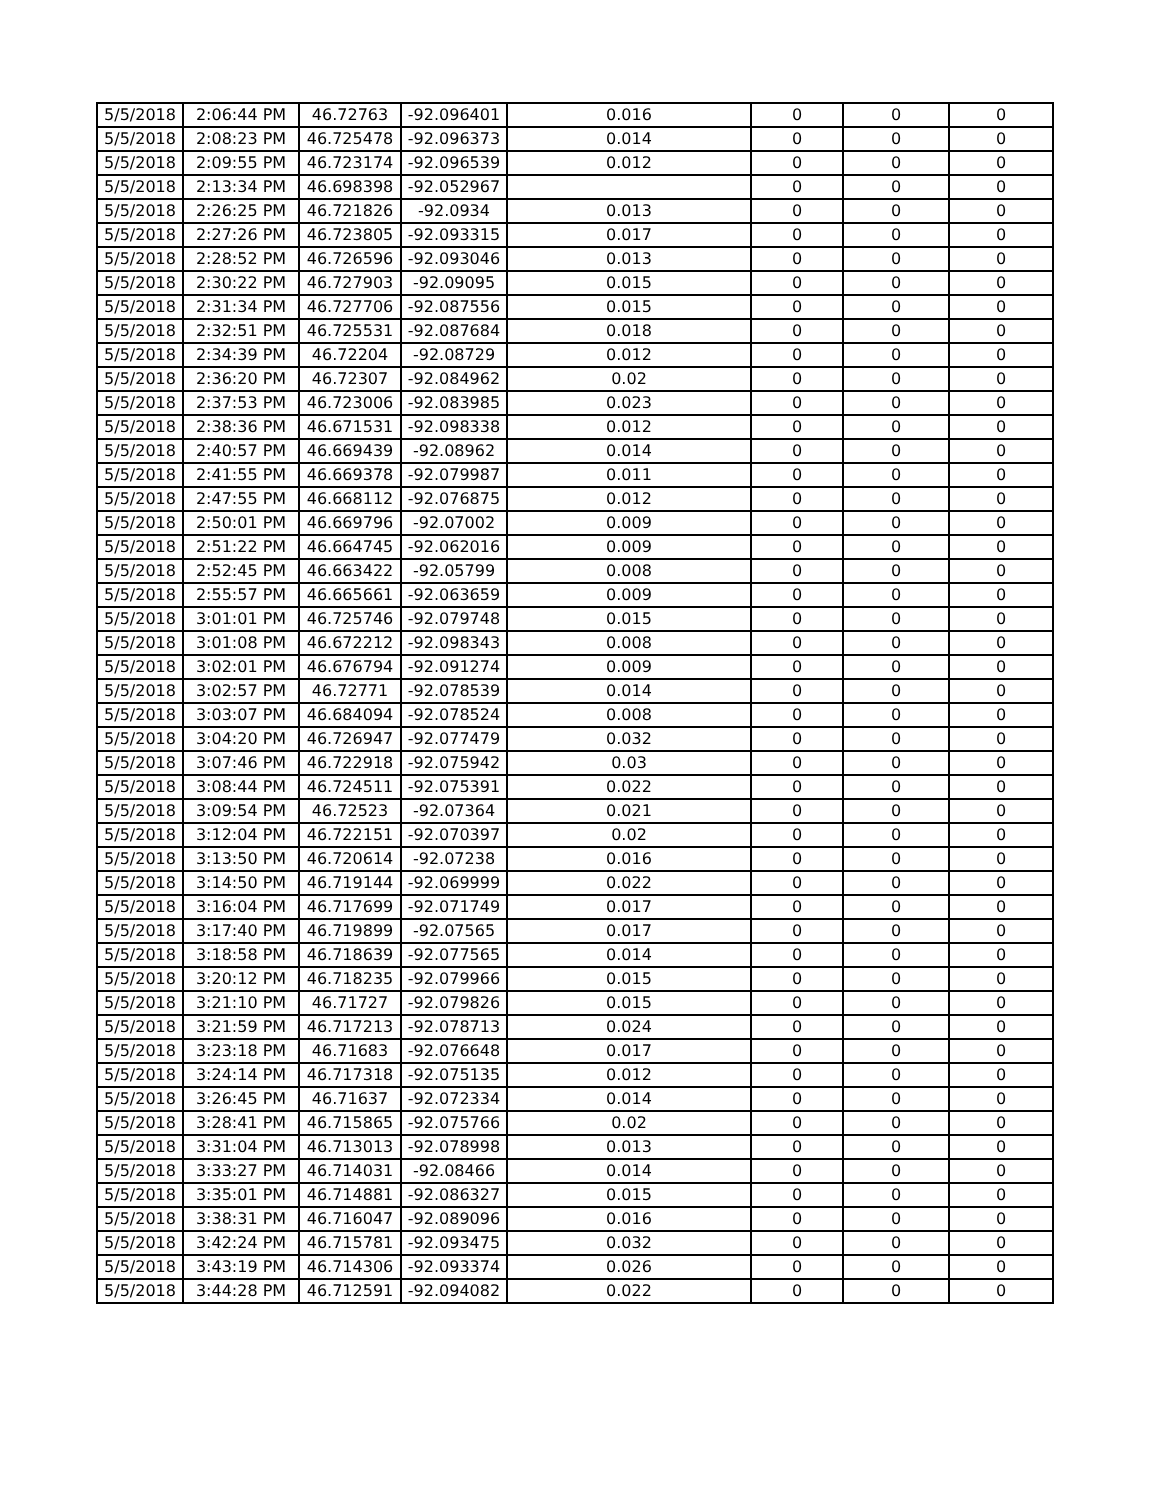| 5/5/2018 | 2:06:44 PM | 46.72763 | -92.096401 | 0.016 | 0 | 0 | 0 |
| 5/5/2018 | 2:08:23 PM | 46.725478 | -92.096373 | 0.014 | 0 | 0 | 0 |
| 5/5/2018 | 2:09:55 PM | 46.723174 | -92.096539 | 0.012 | 0 | 0 | 0 |
| 5/5/2018 | 2:13:34 PM | 46.698398 | -92.052967 | | 0 | 0 | 0 |
| 5/5/2018 | 2:26:25 PM | 46.721826 | -92.0934 | 0.013 | 0 | 0 | 0 |
| 5/5/2018 | 2:27:26 PM | 46.723805 | -92.093315 | 0.017 | 0 | 0 | 0 |
| 5/5/2018 | 2:28:52 PM | 46.726596 | -92.093046 | 0.013 | 0 | 0 | 0 |
| 5/5/2018 | 2:30:22 PM | 46.727903 | -92.09095 | 0.015 | 0 | 0 | 0 |
| 5/5/2018 | 2:31:34 PM | 46.727706 | -92.087556 | 0.015 | 0 | 0 | 0 |
| 5/5/2018 | 2:32:51 PM | 46.725531 | -92.087684 | 0.018 | 0 | 0 | 0 |
| 5/5/2018 | 2:34:39 PM | 46.72204 | -92.08729 | 0.012 | 0 | 0 | 0 |
| 5/5/2018 | 2:36:20 PM | 46.72307 | -92.084962 | 0.02 | 0 | 0 | 0 |
| 5/5/2018 | 2:37:53 PM | 46.723006 | -92.083985 | 0.023 | 0 | 0 | 0 |
| 5/5/2018 | 2:38:36 PM | 46.671531 | -92.098338 | 0.012 | 0 | 0 | 0 |
| 5/5/2018 | 2:40:57 PM | 46.669439 | -92.08962 | 0.014 | 0 | 0 | 0 |
| 5/5/2018 | 2:41:55 PM | 46.669378 | -92.079987 | 0.011 | 0 | 0 | 0 |
| 5/5/2018 | 2:47:55 PM | 46.668112 | -92.076875 | 0.012 | 0 | 0 | 0 |
| 5/5/2018 | 2:50:01 PM | 46.669796 | -92.07002 | 0.009 | 0 | 0 | 0 |
| 5/5/2018 | 2:51:22 PM | 46.664745 | -92.062016 | 0.009 | 0 | 0 | 0 |
| 5/5/2018 | 2:52:45 PM | 46.663422 | -92.05799 | 0.008 | 0 | 0 | 0 |
| 5/5/2018 | 2:55:57 PM | 46.665661 | -92.063659 | 0.009 | 0 | 0 | 0 |
| 5/5/2018 | 3:01:01 PM | 46.725746 | -92.079748 | 0.015 | 0 | 0 | 0 |
| 5/5/2018 | 3:01:08 PM | 46.672212 | -92.098343 | 0.008 | 0 | 0 | 0 |
| 5/5/2018 | 3:02:01 PM | 46.676794 | -92.091274 | 0.009 | 0 | 0 | 0 |
| 5/5/2018 | 3:02:57 PM | 46.72771 | -92.078539 | 0.014 | 0 | 0 | 0 |
| 5/5/2018 | 3:03:07 PM | 46.684094 | -92.078524 | 0.008 | 0 | 0 | 0 |
| 5/5/2018 | 3:04:20 PM | 46.726947 | -92.077479 | 0.032 | 0 | 0 | 0 |
| 5/5/2018 | 3:07:46 PM | 46.722918 | -92.075942 | 0.03 | 0 | 0 | 0 |
| 5/5/2018 | 3:08:44 PM | 46.724511 | -92.075391 | 0.022 | 0 | 0 | 0 |
| 5/5/2018 | 3:09:54 PM | 46.72523 | -92.07364 | 0.021 | 0 | 0 | 0 |
| 5/5/2018 | 3:12:04 PM | 46.722151 | -92.070397 | 0.02 | 0 | 0 | 0 |
| 5/5/2018 | 3:13:50 PM | 46.720614 | -92.07238 | 0.016 | 0 | 0 | 0 |
| 5/5/2018 | 3:14:50 PM | 46.719144 | -92.069999 | 0.022 | 0 | 0 | 0 |
| 5/5/2018 | 3:16:04 PM | 46.717699 | -92.071749 | 0.017 | 0 | 0 | 0 |
| 5/5/2018 | 3:17:40 PM | 46.719899 | -92.07565 | 0.017 | 0 | 0 | 0 |
| 5/5/2018 | 3:18:58 PM | 46.718639 | -92.077565 | 0.014 | 0 | 0 | 0 |
| 5/5/2018 | 3:20:12 PM | 46.718235 | -92.079966 | 0.015 | 0 | 0 | 0 |
| 5/5/2018 | 3:21:10 PM | 46.71727 | -92.079826 | 0.015 | 0 | 0 | 0 |
| 5/5/2018 | 3:21:59 PM | 46.717213 | -92.078713 | 0.024 | 0 | 0 | 0 |
| 5/5/2018 | 3:23:18 PM | 46.71683 | -92.076648 | 0.017 | 0 | 0 | 0 |
| 5/5/2018 | 3:24:14 PM | 46.717318 | -92.075135 | 0.012 | 0 | 0 | 0 |
| 5/5/2018 | 3:26:45 PM | 46.71637 | -92.072334 | 0.014 | 0 | 0 | 0 |
| 5/5/2018 | 3:28:41 PM | 46.715865 | -92.075766 | 0.02 | 0 | 0 | 0 |
| 5/5/2018 | 3:31:04 PM | 46.713013 | -92.078998 | 0.013 | 0 | 0 | 0 |
| 5/5/2018 | 3:33:27 PM | 46.714031 | -92.08466 | 0.014 | 0 | 0 | 0 |
| 5/5/2018 | 3:35:01 PM | 46.714881 | -92.086327 | 0.015 | 0 | 0 | 0 |
| 5/5/2018 | 3:38:31 PM | 46.716047 | -92.089096 | 0.016 | 0 | 0 | 0 |
| 5/5/2018 | 3:42:24 PM | 46.715781 | -92.093475 | 0.032 | 0 | 0 | 0 |
| 5/5/2018 | 3:43:19 PM | 46.714306 | -92.093374 | 0.026 | 0 | 0 | 0 |
| 5/5/2018 | 3:44:28 PM | 46.712591 | -92.094082 | 0.022 | 0 | 0 | 0 |